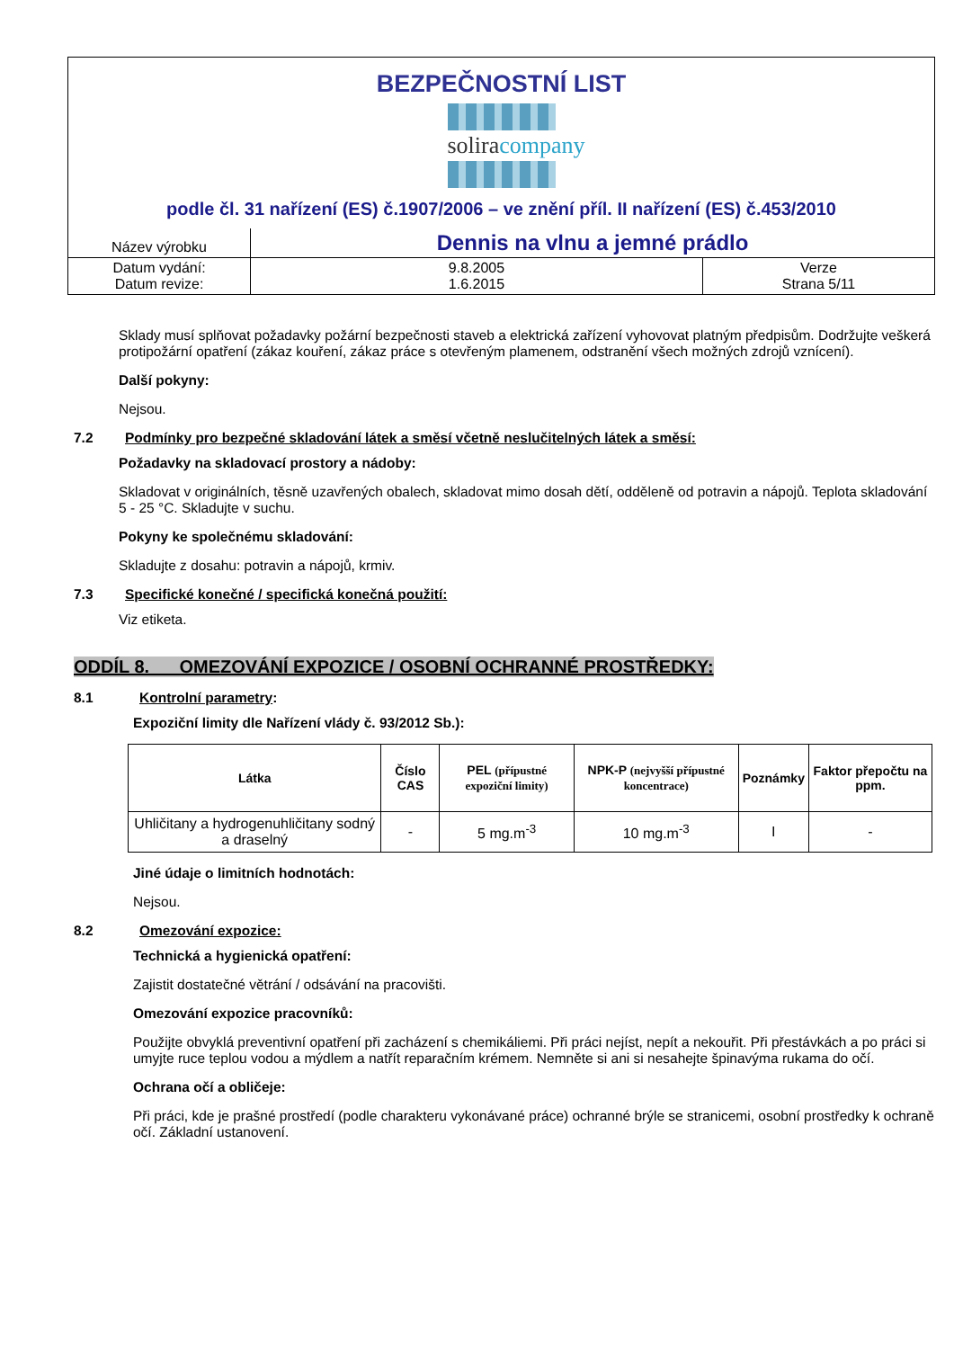BEZPEČNOSTNÍ LIST
soliracompany
podle čl. 31 nařízení (ES) č.1907/2006 – ve znění příl. II nařízení (ES) č.453/2010
| Název výrobku | Dennis na vlnu a jemné prádlo | |
| Datum vydání: Datum revize: | 9.8.2005 1.6.2015 | Verze Strana 5/11 |
Sklady musí splňovat požadavky požární bezpečnosti staveb a elektrická zařízení vyhovovat platným předpisům. Dodržujte veškerá protipožární opatření (zákaz kouření, zákaz práce s otevřeným plamenem, odstranění všech možných zdrojů vznícení).
Další pokyny:
Nejsou.
7.2 Podmínky pro bezpečné skladování látek a směsí včetně neslučitelných látek a směsí:
Požadavky na skladovací prostory a nádoby:
Skladovat v originálních, těsně uzavřených obalech, skladovat mimo dosah dětí, odděleně od potravin a nápojů. Teplota skladování 5 - 25 °C. Skladujte v suchu.
Pokyny ke společnému skladování:
Skladujte z dosahu: potravin a nápojů, krmiv.
7.3 Specifické konečné / specifická konečná použití:
Viz etiketa.
ODDÍL 8. OMEZOVÁNÍ EXPOZICE / OSOBNÍ OCHRANNÉ PROSTŘEDKY:
8.1 Kontrolní parametry:
Expoziční limity dle Nařízení vlády č. 93/2012 Sb.):
| Látka | Číslo CAS | PEL (přípustné expoziční limity) | NPK-P (nejvyšší přípustné koncentrace) | Poznámky | Faktor přepočtu na ppm. |
| --- | --- | --- | --- | --- | --- |
| Uhličitany a hydrogenuhličitany sodný a draselný | - | 5 mg.m<sup>-3</sup> | 10 mg.m<sup>-3</sup> | I | - |
Jiné údaje o limitních hodnotách:
Nejsou.
8.2 Omezování expozice:
Technická a hygienická opatření:
Zajistit dostatečné větrání / odsávání na pracovišti.
Omezování expozice pracovníků:
Použijte obvyklá preventivní opatření při zacházení s chemikáliemi. Při práci nejíst, nepít a nekouřit. Při přestávkách a po práci si umyjte ruce teplou vodou a mýdlem a natřít reparačním krémem. Nemněte si ani si nesahejte špinavýma rukama do očí.
Ochrana očí a obličeje:
Při práci, kde je prašné prostředí (podle charakteru vykonávané práce) ochranné brýle se stranicemi, osobní prostředky k ochraně očí. Základní ustanovení.